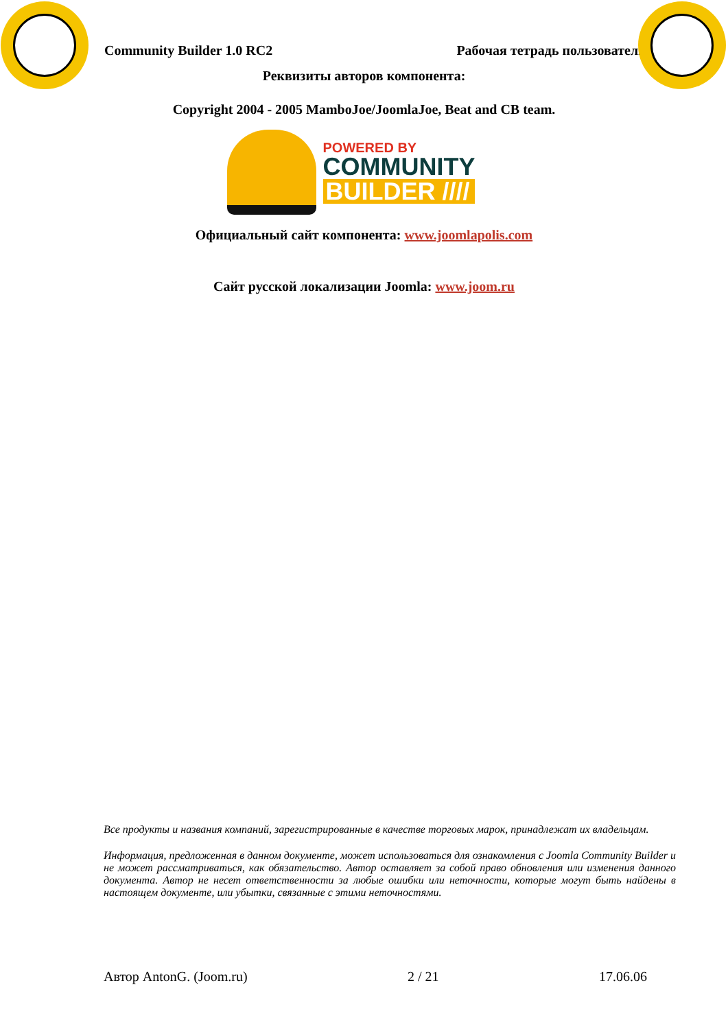Community Builder 1.0 RC2 Рабочая тетрадь пользователя
Реквизиты авторов компонента:
Copyright 2004 - 2005 MamboJoe/JoomlaJoe, Beat and CB team.
POWERED BY
COMMUNITY
BUILDER ////
Официальный сайт компонента: www.joomlapolis.com
Сайт русской локализации Joomla: www.joom.ru
Все продукты и названия компаний, зарегистрированные в качестве торговых марок, принадлежат их владельцам.
Информация, предложенная в данном документе, может использоваться для ознакомления с Joomla Community Builder и не может рассматриваться, как обязательство. Автор оставляет за собой право обновления или изменения данного документа. Автор не несет ответственности за любые ошибки или неточности, которые могут быть найдены в настоящем документе, или убытки, связанные с этими неточностями.
Автор AntonG. (Joom.ru) 2 / 21 17.06.06